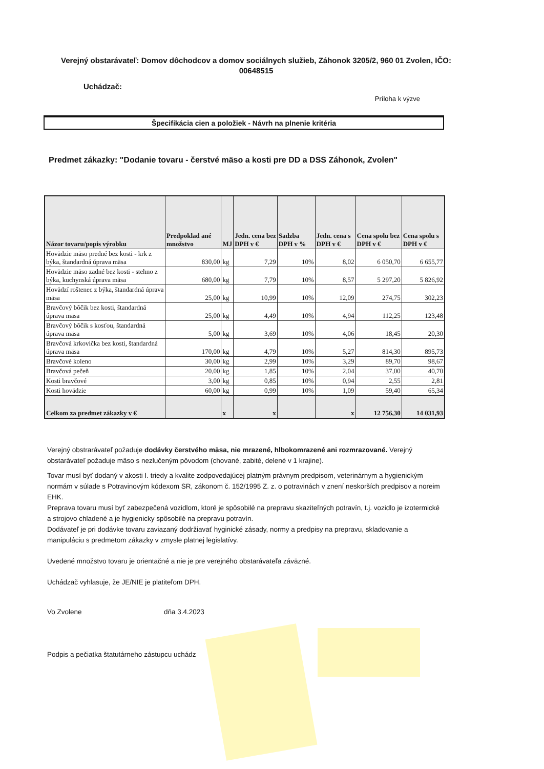Verejný obstarávateľ: Domov dôchodcov a domov sociálnych služieb, Záhonok 3205/2, 960 01 Zvolen, IČO: 00648515
Uchádzač:
Príloha k výzve
Špecifikácia cien a položiek - Návrh na plnenie kritéria
Predmet zákazky: "Dodanie tovaru - čerstvé mäso a kosti pre DD a DSS Záhonok, Zvolen"
| Názor tovaru/popis výrobku | Predpoklad ané množstvo | MJ | Jedn. cena bez DPH v € | Sadzba DPH v % | Jedn. cena s DPH v € | Cena spolu bez DPH v € | Cena spolu s DPH v € |
| --- | --- | --- | --- | --- | --- | --- | --- |
| Hovädzie mäso predné bez kosti - krk z býka, štandardná úprava mäsa | 830,00 | kg | 7,29 | 10% | 8,02 | 6 050,70 | 6 655,77 |
| Hovädzie mäso zadné bez kosti - stehno z býka, kuchynská úprava mäsa | 680,00 | kg | 7,79 | 10% | 8,57 | 5 297,20 | 5 826,92 |
| Hovädzí roštenec z býka, štandardná úprava mäsa | 25,00 | kg | 10,99 | 10% | 12,09 | 274,75 | 302,23 |
| Bravčový bôčik bez kosti, štandardná úprava mäsa | 25,00 | kg | 4,49 | 10% | 4,94 | 112,25 | 123,48 |
| Bravčový bôčik s kosťou, štandardná úprava mäsa | 5,00 | kg | 3,69 | 10% | 4,06 | 18,45 | 20,30 |
| Bravčová krkovička bez kosti, štandardná úprava mäsa | 170,00 | kg | 4,79 | 10% | 5,27 | 814,30 | 895,73 |
| Bravčové koleno | 30,00 | kg | 2,99 | 10% | 3,29 | 89,70 | 98,67 |
| Bravčová pečeň | 20,00 | kg | 1,85 | 10% | 2,04 | 37,00 | 40,70 |
| Kosti bravčové | 3,00 | kg | 0,85 | 10% | 0,94 | 2,55 | 2,81 |
| Kosti hovädzie | 60,00 | kg | 0,99 | 10% | 1,09 | 59,40 | 65,34 |
| Celkom za predmet zákazky v € | | x | x | | x | 12 756,30 | 14 031,93 |
Verejný obstrarávateľ požaduje dodávky čerstvého mäsa, nie mrazené, hlbokomrazené ani rozmrazované. Verejný obstarávateľ požaduje mäso s nezlučeným pôvodom (chované, zabité, delené v 1 krajine).
Tovar musí byť dodaný v akosti I. triedy a kvalite zodpovedajúcej platným právnym predpisom, veterinárnym a hygienickým normám v súlade s Potravinovým kódexom SR, zákonom č. 152/1995 Z. z. o potravinách v znení neskorších predpisov a noreim EHK.
Preprava tovaru musí byť zabezpečená vozidlom, ktoré je spôsobilé na prepravu skaziteľných potravín, t.j. vozidlo je izotermické a strojovo chladené a je hygienicky spôsobilé na prepravu potravín.
Dodávateľ je pri dodávke tovaru zaviazaný dodržiavať hyginické zásady, normy a predpisy na prepravu, skladovanie a manipuláciu s predmetom zákazky v zmysle platnej legislatívy.
Uvedené množstvo tovaru je orientačné a nie je pre verejného obstarávateľa záväzné.
Uchádzač vyhlasuje, že JE/NIE je platiteľom DPH.
Vo Zvolene dňa 3.4.2023
Podpis a pečiatka štatutárneho zástupcu uchádz